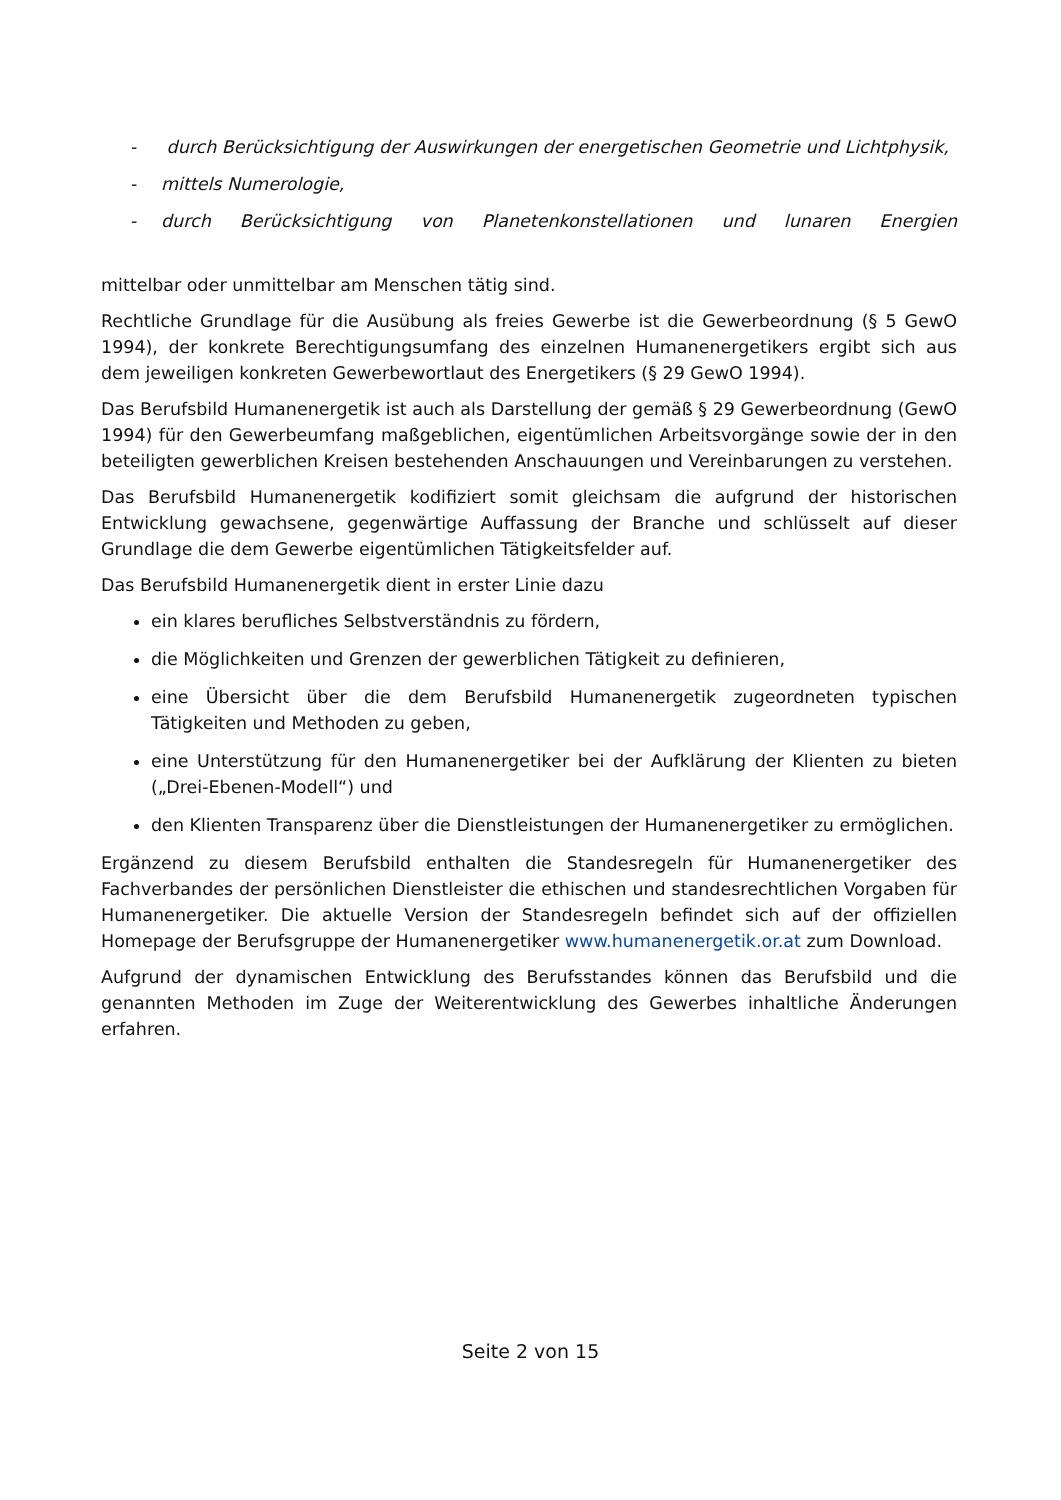- durch Berücksichtigung der Auswirkungen der energetischen Geometrie und Lichtphysik,
- mittels Numerologie,
- durch Berücksichtigung von Planetenkonstellationen und lunaren Energien
mittelbar oder unmittelbar am Menschen tätig sind.
Rechtliche Grundlage für die Ausübung als freies Gewerbe ist die Gewerbeordnung (§ 5 GewO 1994), der konkrete Berechtigungsumfang des einzelnen Humanenergetikers ergibt sich aus dem jeweiligen konkreten Gewerbewortlaut des Energetikers (§ 29 GewO 1994).
Das Berufsbild Humanenergetik ist auch als Darstellung der gemäß § 29 Gewerbeordnung (GewO 1994) für den Gewerbeumfang maßgeblichen, eigentümlichen Arbeitsvorgänge sowie der in den beteiligten gewerblichen Kreisen bestehenden Anschauungen und Vereinbarungen zu verstehen.
Das Berufsbild Humanenergetik kodifiziert somit gleichsam die aufgrund der historischen Entwicklung gewachsene, gegenwärtige Auffassung der Branche und schlüsselt auf dieser Grundlage die dem Gewerbe eigentümlichen Tätigkeitsfelder auf.
Das Berufsbild Humanenergetik dient in erster Linie dazu
ein klares berufliches Selbstverständnis zu fördern,
die Möglichkeiten und Grenzen der gewerblichen Tätigkeit zu definieren,
eine Übersicht über die dem Berufsbild Humanenergetik zugeordneten typischen Tätigkeiten und Methoden zu geben,
eine Unterstützung für den Humanenergetiker bei der Aufklärung der Klienten zu bieten („Drei-Ebenen-Modell“) und
den Klienten Transparenz über die Dienstleistungen der Humanenergetiker zu ermöglichen.
Ergänzend zu diesem Berufsbild enthalten die Standesregeln für Humanenergetiker des Fachverbandes der persönlichen Dienstleister die ethischen und standesrechtlichen Vorgaben für Humanenergetiker. Die aktuelle Version der Standesregeln befindet sich auf der offiziellen Homepage der Berufsgruppe der Humanenergetiker www.humanenergetik.or.at zum Download.
Aufgrund der dynamischen Entwicklung des Berufsstandes können das Berufsbild und die genannten Methoden im Zuge der Weiterentwicklung des Gewerbes inhaltliche Änderungen erfahren.
Seite 2 von 15